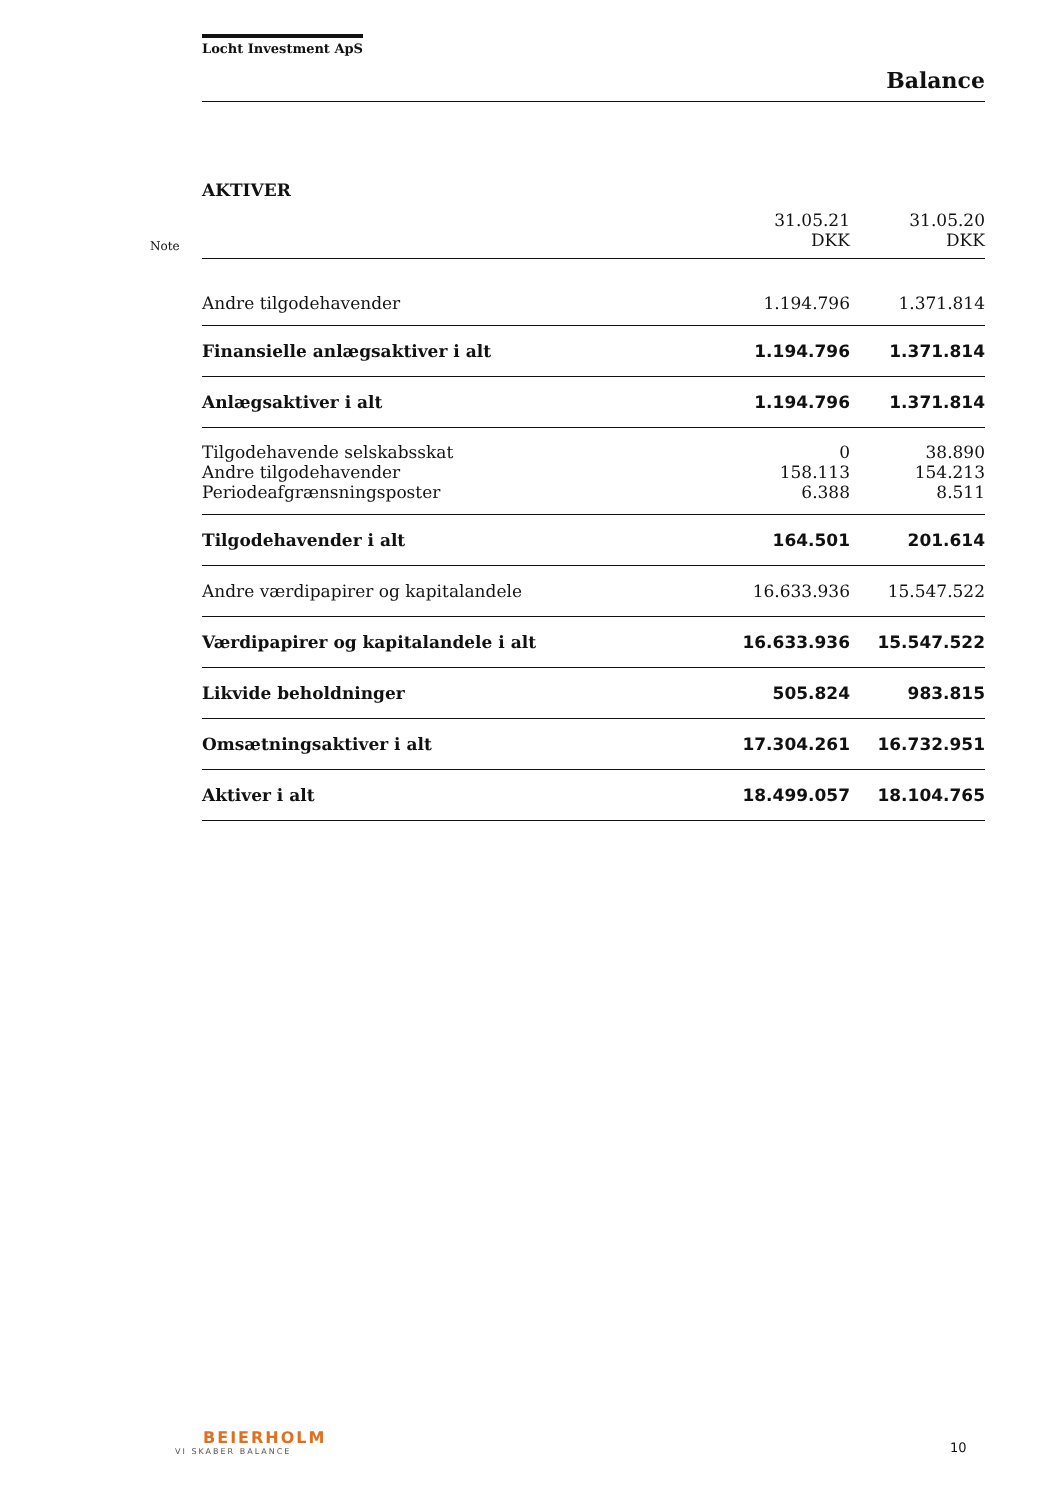Locht Investment ApS
Balance
AKTIVER
| Note | | 31.05.21 DKK | 31.05.20 DKK |
| | Andre tilgodehavender | 1.194.796 | 1.371.814 |
| | Finansielle anlægsaktiver i alt | 1.194.796 | 1.371.814 |
| | Anlægsaktiver i alt | 1.194.796 | 1.371.814 |
| | Tilgodehavende selskabsskat | 0 | 38.890 |
| | Andre tilgodehavender | 158.113 | 154.213 |
| | Periodeafgrænsningsposter | 6.388 | 8.511 |
| | Tilgodehavender i alt | 164.501 | 201.614 |
| | Andre værdipapirer og kapitalandele | 16.633.936 | 15.547.522 |
| | Værdipapirer og kapitalandele i alt | 16.633.936 | 15.547.522 |
| | Likvide beholdninger | 505.824 | 983.815 |
| | Omsætningsaktiver i alt | 17.304.261 | 16.732.951 |
| | Aktiver i alt | 18.499.057 | 18.104.765 |
BEIERHOLM
VI SKABER BALANCE
10